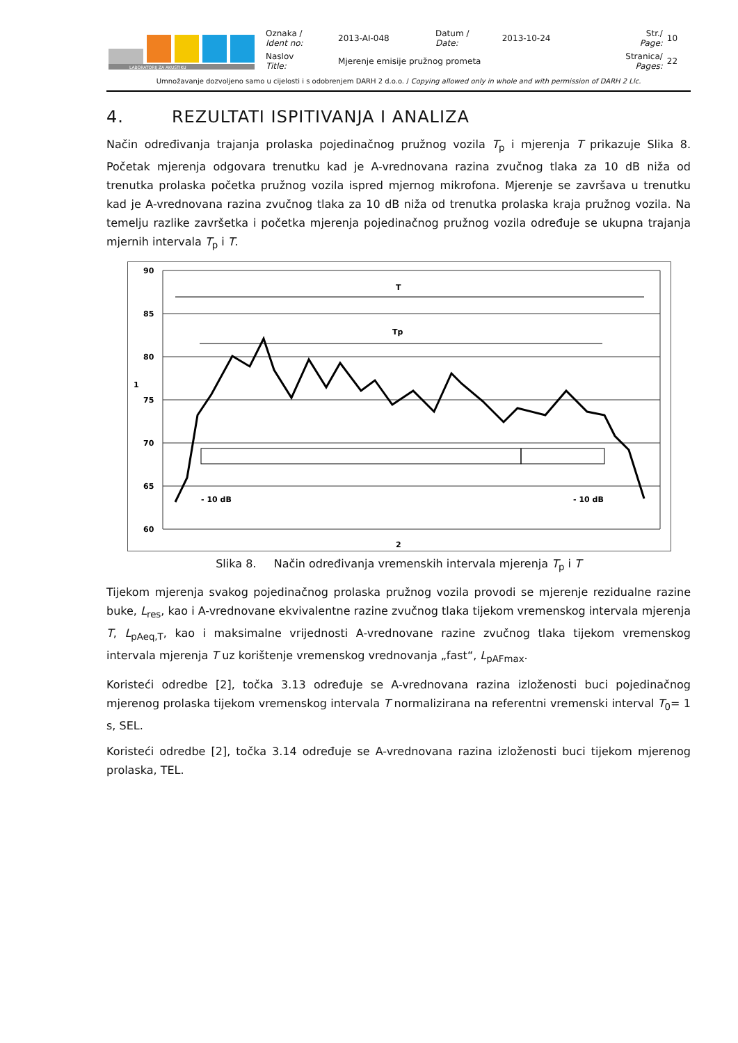| LABORATORIJ ZA AKUSTIKU | Oznaka / Ident no: | 2013-AI-048 | Datum / Date: | 2013-10-24 | Str./ Page: | 10 |
| | Naslov Title: | Mjerenje emisije pružnog prometa | | | Stranica/ Pages: | 22 |
Umnožavanje dozvoljeno samo u cijelosti i s odobrenjem DARH 2 d.o.o. / Copying allowed only in whole and with permission of DARH 2 Llc.
4. REZULTATI ISPITIVANJA I ANALIZA
Način određivanja trajanja prolaska pojedinačnog pružnog vozila T<sub>p</sub> i mjerenja T prikazuje Slika 8. Početak mjerenja odgovara trenutku kad je A-vrednovana razina zvučnog tlaka za 10 dB niža od trenutka prolaska početka pružnog vozila ispred mjernog mikrofona. Mjerenje se završava u trenutku kad je A-vrednovana razina zvučnog tlaka za 10 dB niža od trenutka prolaska kraja pružnog vozila. Na temelju razlike završetka i početka mjerenja pojedinačnog pružnog vozila određuje se ukupna trajanja mjernih intervala T<sub>p</sub> i T.
90
85
80
75
70
65
60
2
1
T
Tp
- 10 dB
- 10 dB
Slika 8. Način određivanja vremenskih intervala mjerenja T<sub>p</sub> i T
Tijekom mjerenja svakog pojedinačnog prolaska pružnog vozila provodi se mjerenje rezidualne razine buke, L<sub>res</sub>, kao i A-vrednovane ekvivalentne razine zvučnog tlaka tijekom vremenskog intervala mjerenja T, L<sub>pAeq,T</sub>, kao i maksimalne vrijednosti A-vrednovane razine zvučnog tlaka tijekom vremenskog intervala mjerenja T uz korištenje vremenskog vrednovanja „fast“, L<sub>pAFmax</sub>.
Koristeći odredbe [2], točka 3.13 određuje se A-vrednovana razina izloženosti buci pojedinačnog mjerenog prolaska tijekom vremenskog intervala T normalizirana na referentni vremenski interval T<sub>0</sub>= 1 s, SEL.
Koristeći odredbe [2], točka 3.14 određuje se A-vrednovana razina izloženosti buci tijekom mjerenog prolaska, TEL.